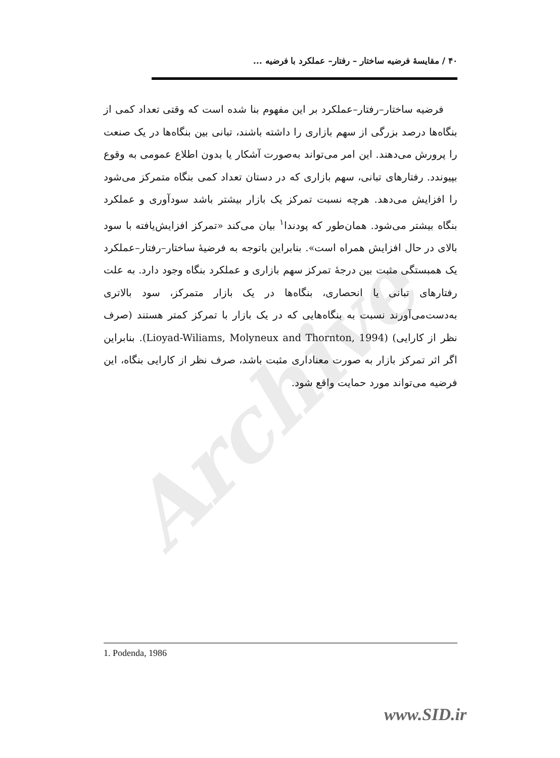Archive
۴۰ / مقایسهٔ فرضیه ساختار – رفتار– عملکرد با فرضیه ...
فرضیه ساختار–رفتار–عملکرد بر این مفهوم بنا شده است که وقتی تعداد کمی از بنگاه‌ها درصد بزرگی از سهم بازاری را داشته باشند، تبانی بین بنگاه‌ها در یک صنعت را پرورش می‌دهند. این امر می‌تواند به‌صورت آشکار یا بدون اطلاع عمومی به وقوع بپیوندد. رفتارهای تبانی، سهم بازاری که در دستان تعداد کمی بنگاه متمرکز می‌شود را افزایش می‌دهد. هرچه نسبت تمرکز یک بازار بیشتر باشد سودآوری و عملکرد بنگاه بیشتر می‌شود. همان‌طور که پودندا<sup>۱</sup> بیان می‌کند «تمرکز افزایش‌یافته با سود بالای در حال افزایش همراه است». بنابراین باتوجه به فرضیهٔ ساختار–رفتار–عملکرد یک همبستگی مثبت بین درجهٔ تمرکز سهم بازاری و عملکرد بنگاه وجود دارد. به علت رفتارهای تبانی یا انحصاری، بنگاه‌ها در یک بازار متمرکز، سود بالاتری به‌دست‌می‌آورند نسبت به بنگاه‌هایی که در یک بازار با تمرکز کمتر هستند (صرف نظر از کارایی) (Lioyad-Wiliams, Molyneux and Thornton, 1994). بنابراین اگر اثر تمرکز بازار به صورت معناداری مثبت باشد، صرف نظر از کارایی بنگاه، این فرضیه می‌تواند مورد حمایت واقع شود.
1. Podenda, 1986
www.SID.ir